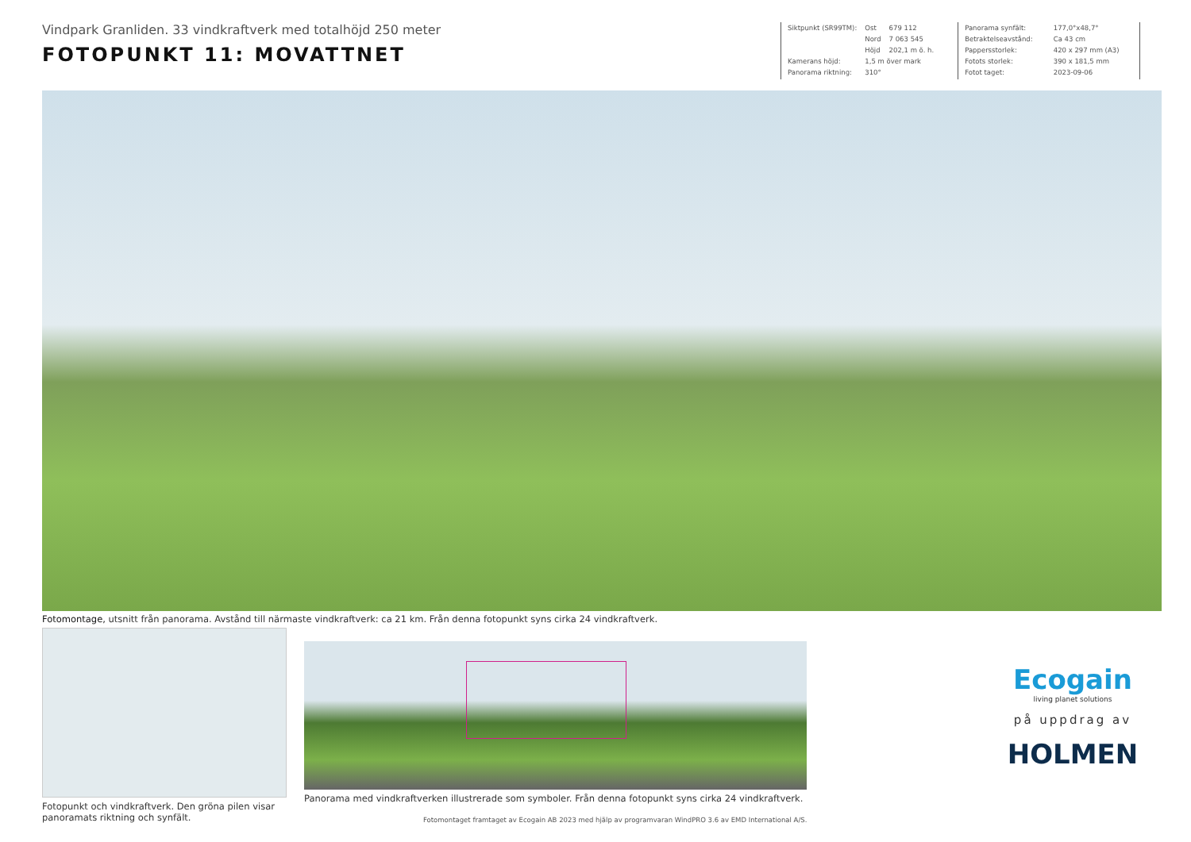Vindpark Granliden. 33 vindkraftverk med totalhöjd 250 meter
FOTOPUNKT 11: MOVATTNET
| Siktpunkt (SR99TM): | Ost | 679 112 |
| | Nord | 7 063 545 |
| | Höjd | 202,1 m ö. h. |
| Kamerans höjd: | 1,5 m över mark | |
| Panorama riktning: | 310° | |
| Panorama synfält: | 177,0°x48,7° |
| Betraktelseavstånd: | Ca 43 cm |
| Pappersstorlek: | 420 x 297 mm (A3) |
| Fotots storlek: | 390 x 181,5 mm |
| Fotot taget: | 2023-09-06 |
Fotomontage, utsnitt från panorama. Avstånd till närmaste vindkraftverk: ca 21 km. Från denna fotopunkt syns cirka 24 vindkraftverk.
Fotopunkt och vindkraftverk. Den gröna pilen visar panoramats riktning och synfält.
Panorama med vindkraftverken illustrerade som symboler. Från denna fotopunkt syns cirka 24 vindkraftverk.
Ecogain
living planet solutions
på uppdrag av
HOLMEN
Fotomontaget framtaget av Ecogain AB 2023 med hjälp av programvaran WindPRO 3.6 av EMD International A/S.